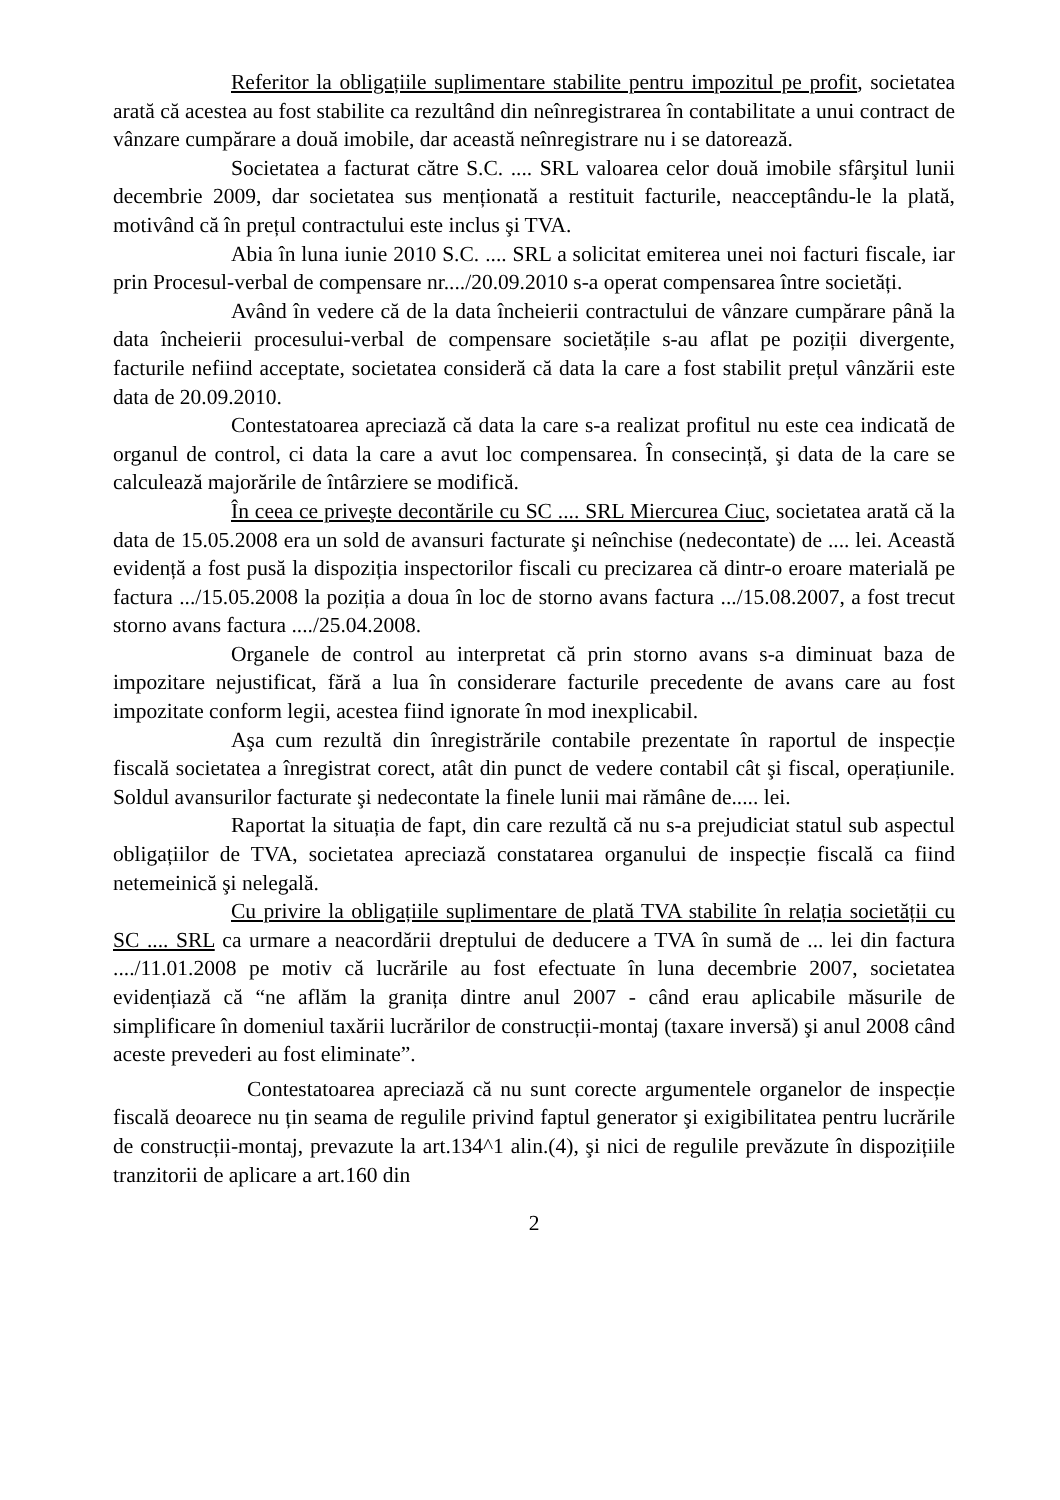Referitor la obligațiile suplimentare stabilite pentru impozitul pe profit, societatea arată că acestea au fost stabilite ca rezultând din neînregistrarea în contabilitate a unui contract de vânzare cumpărare a două imobile, dar această neînregistrare nu i se datorează.
Societatea a facturat către S.C. .... SRL valoarea celor două imobile sfârşitul lunii decembrie 2009, dar societatea sus menționată a restituit facturile, neacceptându-le la plată, motivând că în prețul contractului este inclus şi TVA.
Abia în luna iunie 2010 S.C. .... SRL a solicitat emiterea unei noi facturi fiscale, iar prin Procesul-verbal de compensare nr..../20.09.2010 s-a operat compensarea între societăți.
Având în vedere că de la data încheierii contractului de vânzare cumpărare până la data încheierii procesului-verbal de compensare societățile s-au aflat pe poziții divergente, facturile nefiind acceptate, societatea consideră că data la care a fost stabilit prețul vânzării este data de 20.09.2010.
Contestatoarea apreciază că data la care s-a realizat profitul nu este cea indicată de organul de control, ci data la care a avut loc compensarea. În consecință, şi data de la care se calculează majorările de întârziere se modifică.
În ceea ce priveşte decontările cu SC .... SRL Miercurea Ciuc, societatea arată că la data de 15.05.2008 era un sold de avansuri facturate şi neînchise (nedecontate) de .... lei. Această evidență a fost pusă la dispoziția inspectorilor fiscali cu precizarea că dintr-o eroare materială pe factura .../15.05.2008 la poziția a doua în loc de storno avans factura .../15.08.2007, a fost trecut storno avans factura ..../25.04.2008.
Organele de control au interpretat că prin storno avans s-a diminuat baza de impozitare nejustificat, fără a lua în considerare facturile precedente de avans care au fost impozitate conform legii, acestea fiind ignorate în mod inexplicabil.
Aşa cum rezultă din înregistrările contabile prezentate în raportul de inspecție fiscală societatea a înregistrat corect, atât din punct de vedere contabil cât şi fiscal, operațiunile. Soldul avansurilor facturate şi nedecontate la finele lunii mai rămâne de..... lei.
Raportat la situația de fapt, din care rezultă că nu s-a prejudiciat statul sub aspectul obligațiilor de TVA, societatea apreciază constatarea organului de inspecție fiscală ca fiind netemeinică şi nelegală.
Cu privire la obligațiile suplimentare de plată TVA stabilite în relația societății cu SC .... SRL ca urmare a neacordării dreptului de deducere a TVA în sumă de ... lei din factura ..../11.01.2008 pe motiv că lucrările au fost efectuate în luna decembrie 2007, societatea evidențiază că “ne aflăm la granița dintre anul 2007 - când erau aplicabile măsurile de simplificare în domeniul taxării lucrărilor de construcții-montaj (taxare inversă) şi anul 2008 când aceste prevederi au fost eliminate”.
Contestatoarea apreciază că nu sunt corecte argumentele organelor de inspecție fiscală deoarece nu țin seama de regulile privind faptul generator şi exigibilitatea pentru lucrările de construcții-montaj, prevazute la art.134^1 alin.(4), şi nici de regulile prevăzute în dispozițiile tranzitorii de aplicare a art.160 din
2